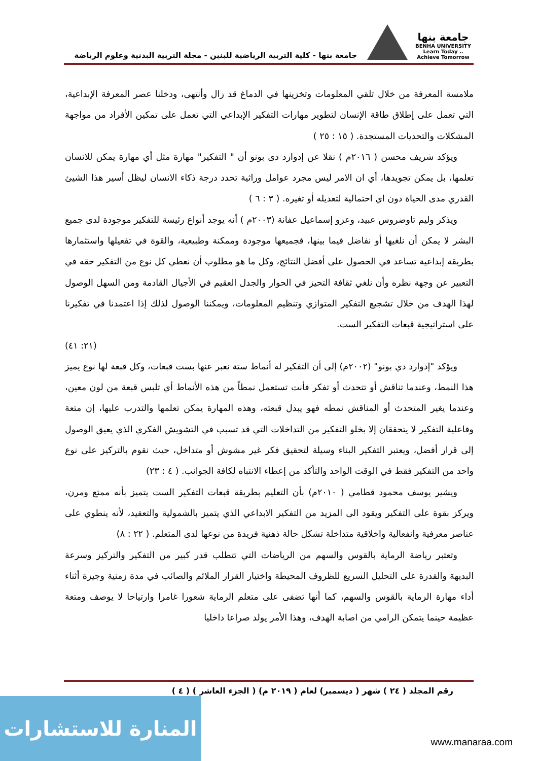جامعة بنها
BENHA UNIVERSITY
Learn Today .. Achieve Tomorrow
جامعة بنها - كلية التربية الرياضية للبنين - مجلة التربية البدنية وعلوم الرياضة
ملامسة المعرفة من خلال تلقي المعلومات وتخزينها في الدماغ قد زال وأنتهى، ودخلنا عصر المعرفة الإبداعية، التي تعمل على إطلاق طاقة الإنسان لتطوير مهارات التفكير الإبداعي التي تعمل على تمكين الأفراد من مواجهة المشكلات والتحديات المستجدة. ( ١٥ : ٢٥ )
ويؤكد شريف محسن ( ٢٠١٦م ) نقلا عن إدوارد دى بونو أن " التفكير" مهارة مثل أي مهارة يمكن للانسان تعلمها، بل يمكن تجويدها، أي ان الامر ليس مجرد عوامل وراثية تحدد درجة ذكاء الانسان ليظل أسير هذا الشيئ القدري مدى الحياة دون اي احتمالية لتعديله أو تغيره. ( ٣ : ٦ )
ويذكر وليم تاوضروس عبيد، وعزو إسماعيل عفانة (٢٠٠٣م ) أنه يوجد أنواع رئيسة للتفكير موجودة لدى جميع البشر لا يمكن أن نلغيها أو نفاضل فيما بينها، فجميعها موجودة وممكنة وطبيعية، والقوة في تفعيلها واستثمارها بطريقة إبداعية تساعد في الحصول على أفضل النتائج، وكل ما هو مطلوب أن نعطي كل نوع من التفكير حقه في التعبير عن وجهة نظره وأن نلغي ثقافة التحيز في الحوار والجدل العقيم في الأجيال القادمة ومن السهل الوصول لهذا الهدف من خلال تشجيع التفكير المتوازي وتنظيم المعلومات، ويمكننا الوصول لذلك إذا اعتمدنا في تفكيرنا على استراتيجية قبعات التفكير الست.
(٢١: ٤١)
ويؤكد "إدوارد دي بونو" (٢٠٠٢م) إلى أن التفكير له أنماط ستة نعبر عنها بست قبعات، وكل قبعة لها نوع يميز هذا النمط، وعندما تناقش أو تتحدث أو تفكر فأنت تستعمل نمطاً من هذه الأنماط أي تلبس قبعة من لون معين، وعندما يغير المتحدث أو المناقش نمطه فهو يبدل قبعته، وهذه المهارة يمكن تعلمها والتدرب عليها، إن متعة وفاعلية التفكير لا يتحققان إلا بخلو التفكير من التداخلات التي قد تسبب في التشويش الفكري الذي يعيق الوصول إلى قرار أفضل، ويعتبر التفكير البناء وسيلة لتحقيق فكر غير مشوش أو متداخل، حيث نقوم بالتركيز على نوع واحد من التفكير فقط في الوقت الواحد والتأكد من إعطاء الانتباه لكافة الجوانب. ( ٤ : ٢٣)
ويشير يوسف محمود قطامي ( ٢٠١٠م) بأن التعليم بطريقة قبعات التفكير الست يتميز بأنه ممتع ومرن، ويركز بقوة على التفكير ويقود الى المزيد من التفكير الابداعي الذي يتميز بالشمولية والتعقيد، لأنه ينطوي على عناصر معرفية وانفعالية واخلاقية متداخلة تشكل حالة ذهنية فريدة من نوعها لدى المتعلم. ( ٢٢ : ٨)
وتعتبر رياضة الرماية بالقوس والسهم من الرياضات التي تتطلب قدر كبير من التفكير والتركيز وسرعة البديهة والقدرة على التحليل السريع للظروف المحيطة واختيار القرار الملائم والصائب في مدة زمنية وجيزة أثناء أداء مهارة الرماية بالقوس والسهم، كما أنها تضفى على متعلم الرماية شعورا غامرا وارتياحا لا يوصف ومتعة عظيمة حينما يتمكن الرامي من اصابة الهدف، وهذا الأمر يولد صراعا داخليا
رقم المجلد ( ٢٤ ) شهر ( ديسمبر) لعام ( ٢٠١٩ م) ( الجزء العاشر ) ( ٤ )
المنارة للاستشارات
www.manaraa.com